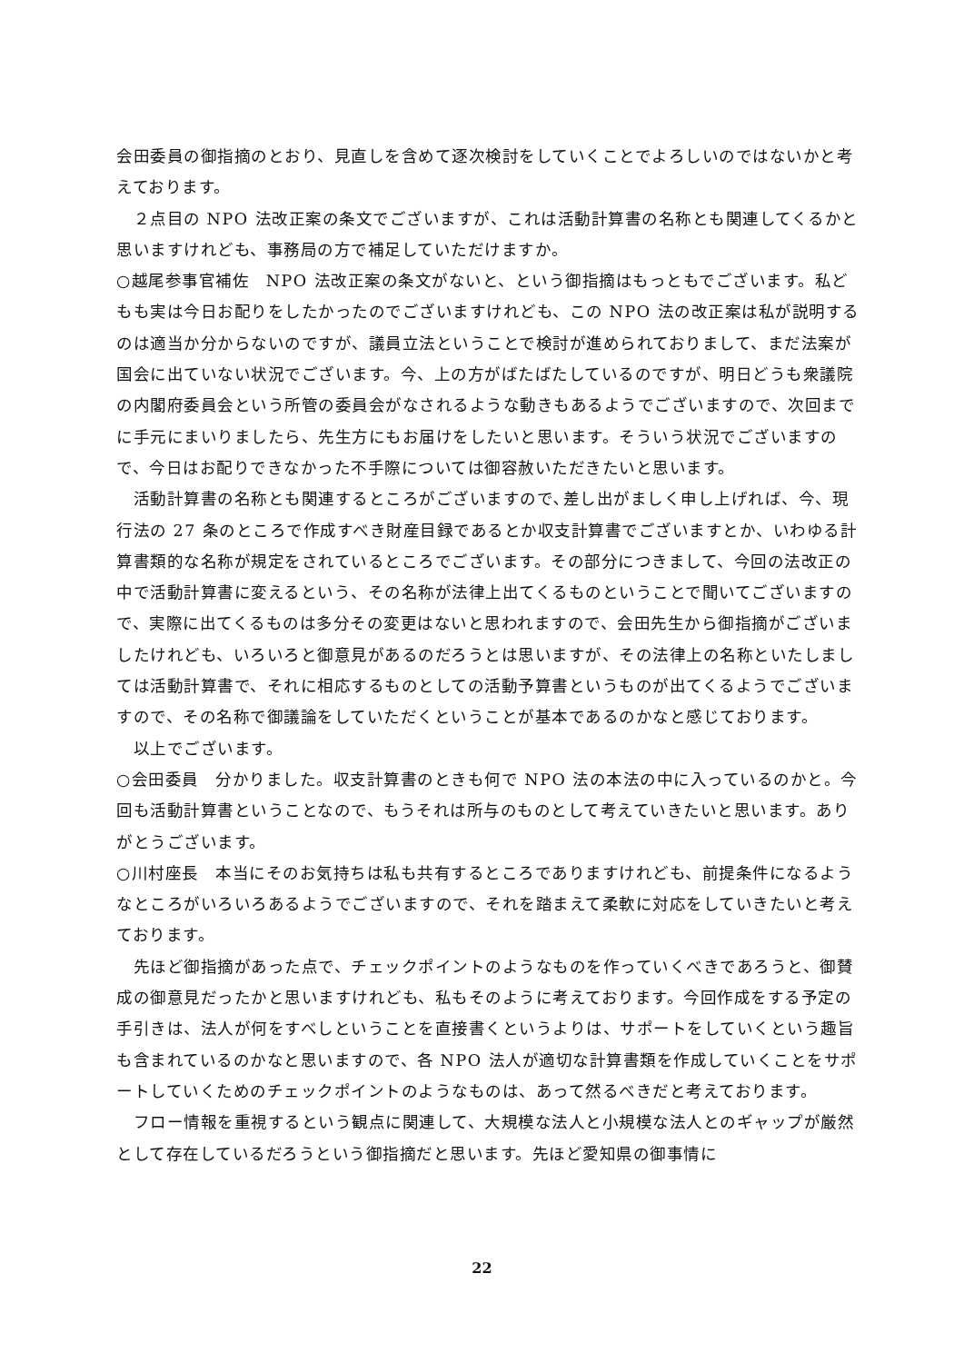会田委員の御指摘のとおり、見直しを含めて逐次検討をしていくことでよろしいのではないかと考えております。
　２点目の NPO 法改正案の条文でございますが、これは活動計算書の名称とも関連してくるかと思いますけれども、事務局の方で補足していただけますか。
○越尾参事官補佐　NPO 法改正案の条文がないと、という御指摘はもっともでございます。私どもも実は今日お配りをしたかったのでございますけれども、この NPO 法の改正案は私が説明するのは適当か分からないのですが、議員立法ということで検討が進められておりまして、まだ法案が国会に出ていない状況でございます。今、上の方がばたばたしているのですが、明日どうも衆議院の内閣府委員会という所管の委員会がなされるような動きもあるようでございますので、次回までに手元にまいりましたら、先生方にもお届けをしたいと思います。そういう状況でございますので、今日はお配りできなかった不手際については御容赦いただきたいと思います。
　活動計算書の名称とも関連するところがございますので､差し出がましく申し上げれば、今、現行法の 27 条のところで作成すべき財産目録であるとか収支計算書でございますとか、いわゆる計算書類的な名称が規定をされているところでございます。その部分につきまして、今回の法改正の中で活動計算書に変えるという、その名称が法律上出てくるものということで聞いてございますので、実際に出てくるものは多分その変更はないと思われますので、会田先生から御指摘がございましたけれども、いろいろと御意見があるのだろうとは思いますが、その法律上の名称といたしましては活動計算書で、それに相応するものとしての活動予算書というものが出てくるようでございますので、その名称で御議論をしていただくということが基本であるのかなと感じております。
　以上でございます。
○会田委員　分かりました。収支計算書のときも何で NPO 法の本法の中に入っているのかと。今回も活動計算書ということなので、もうそれは所与のものとして考えていきたいと思います。ありがとうございます。
○川村座長　本当にそのお気持ちは私も共有するところでありますけれども、前提条件になるようなところがいろいろあるようでございますので、それを踏まえて柔軟に対応をしていきたいと考えております。
　先ほど御指摘があった点で、チェックポイントのようなものを作っていくべきであろうと、御賛成の御意見だったかと思いますけれども、私もそのように考えております。今回作成をする予定の手引きは、法人が何をすべしということを直接書くというよりは、サポートをしていくという趣旨も含まれているのかなと思いますので、各 NPO 法人が適切な計算書類を作成していくことをサポートしていくためのチェックポイントのようなものは、あって然るべきだと考えております。
　フロー情報を重視するという観点に関連して、大規模な法人と小規模な法人とのギャップが厳然として存在しているだろうという御指摘だと思います。先ほど愛知県の御事情に
22